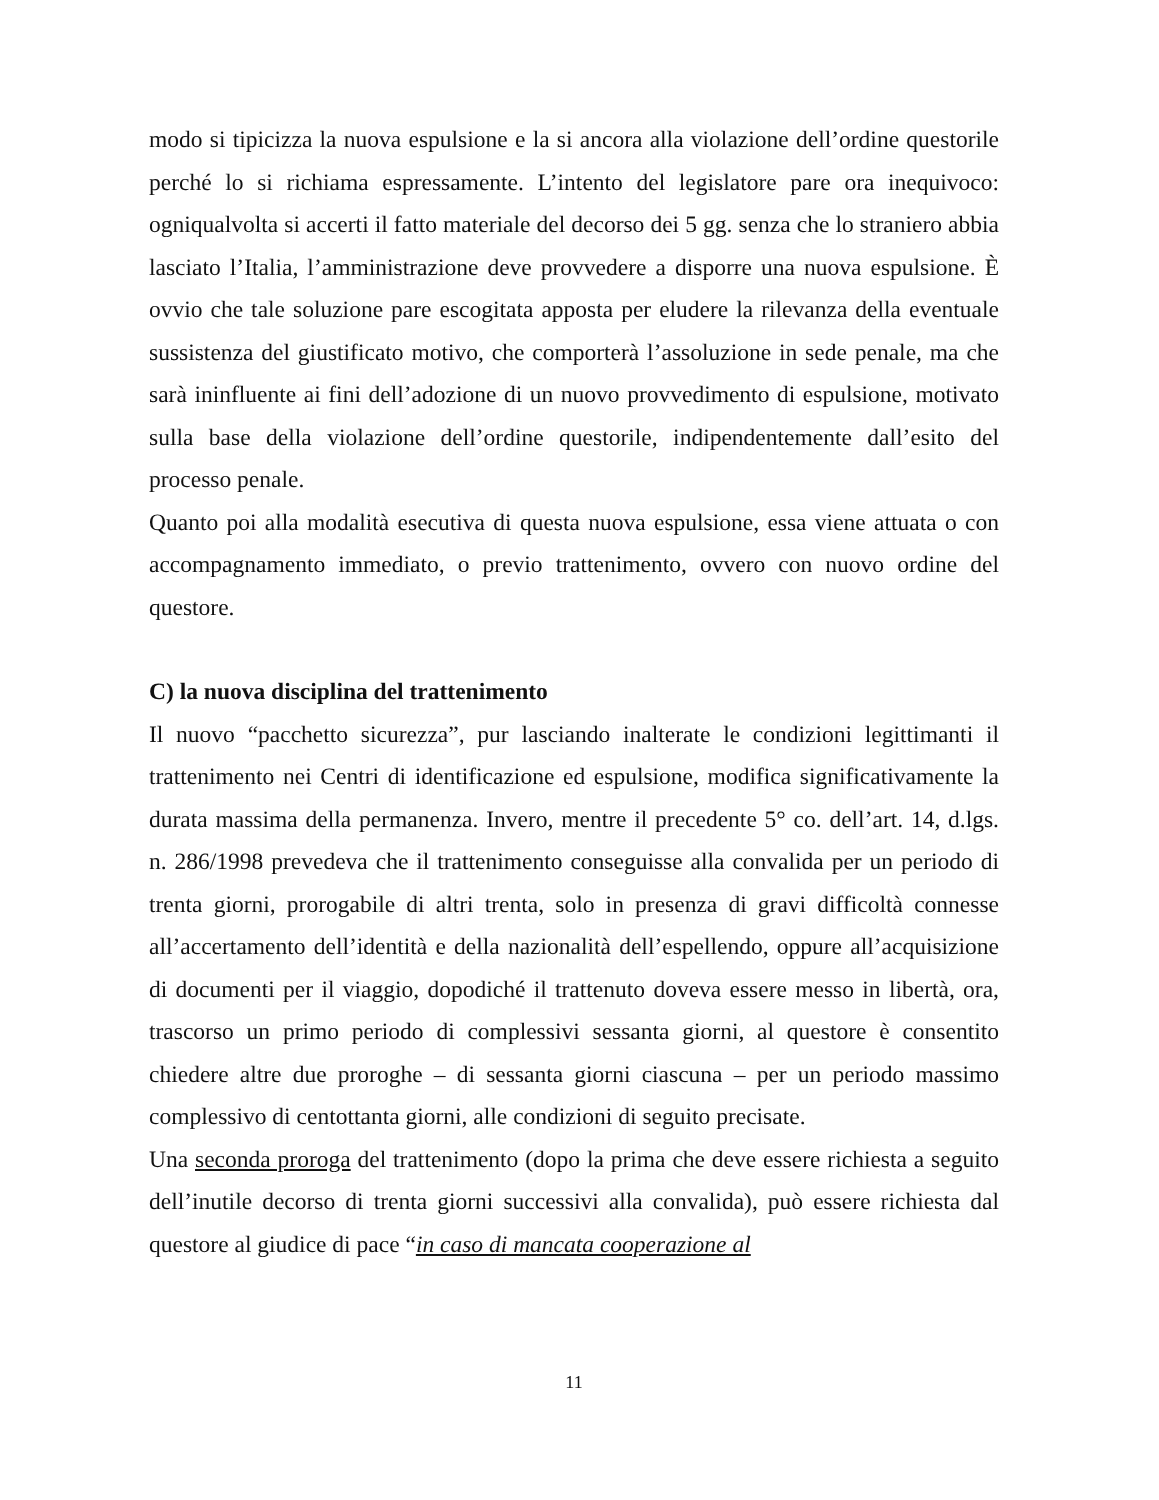modo si tipicizza la nuova espulsione e la si ancora alla violazione dell’ordine questorile perché lo si richiama espressamente. L’intento del legislatore pare ora inequivoco: ogniqualvolta si accerti il fatto materiale del decorso dei 5 gg. senza che lo straniero abbia lasciato l’Italia, l’amministrazione deve provvedere a disporre una nuova espulsione. È ovvio che tale soluzione pare escogitata apposta per eludere la rilevanza della eventuale sussistenza del giustificato motivo, che comporterà l’assoluzione in sede penale, ma che sarà ininfluente ai fini dell’adozione di un nuovo provvedimento di espulsione, motivato sulla base della violazione dell’ordine questorile, indipendentemente dall’esito del processo penale.
Quanto poi alla modalità esecutiva di questa nuova espulsione, essa viene attuata o con accompagnamento immediato, o previo trattenimento, ovvero con nuovo ordine del questore.
C) la nuova disciplina del trattenimento
Il nuovo “pacchetto sicurezza”, pur lasciando inalterate le condizioni legittimanti il trattenimento nei Centri di identificazione ed espulsione, modifica significativamente la durata massima della permanenza. Invero, mentre il precedente 5° co. dell’art. 14, d.lgs. n. 286/1998 prevedeva che il trattenimento conseguisse alla convalida per un periodo di trenta giorni, prorogabile di altri trenta, solo in presenza di gravi difficoltà connesse all’accertamento dell’identità e della nazionalità dell’espellendo, oppure all’acquisizione di documenti per il viaggio, dopodiché il trattenuto doveva essere messo in libertà, ora, trascorso un primo periodo di complessivi sessanta giorni, al questore è consentito chiedere altre due proroghe – di sessanta giorni ciascuna – per un periodo massimo complessivo di centottanta giorni, alle condizioni di seguito precisate.
Una seconda proroga del trattenimento (dopo la prima che deve essere richiesta a seguito dell’inutile decorso di trenta giorni successivi alla convalida), può essere richiesta dal questore al giudice di pace “in caso di mancata cooperazione al
11